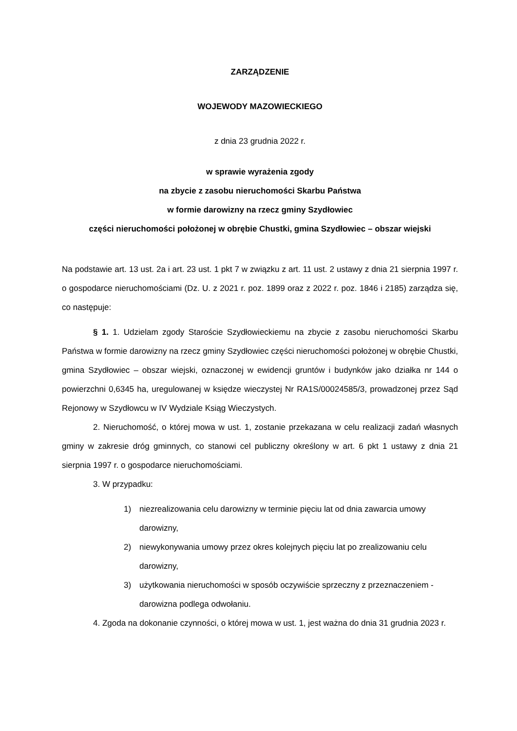ZARZĄDZENIE
WOJEWODY MAZOWIECKIEGO
z dnia 23 grudnia 2022 r.
w sprawie wyrażenia zgody
na zbycie z zasobu nieruchomości Skarbu Państwa
w formie darowizny na rzecz gminy Szydłowiec
części nieruchomości położonej w obrębie Chustki, gmina Szydłowiec – obszar wiejski
Na podstawie art. 13 ust. 2a i art. 23 ust. 1 pkt 7 w związku z art. 11 ust. 2 ustawy z dnia 21 sierpnia 1997 r. o gospodarce nieruchomościami (Dz. U. z 2021 r. poz. 1899 oraz z 2022 r. poz. 1846 i 2185) zarządza się, co następuje:
§ 1. 1. Udzielam zgody Staroście Szydłowieckiemu na zbycie z zasobu nieruchomości Skarbu Państwa w formie darowizny na rzecz gminy Szydłowiec części nieruchomości położonej w obrębie Chustki, gmina Szydłowiec – obszar wiejski, oznaczonej w ewidencji gruntów i budynków jako działka nr 144 o powierzchni 0,6345 ha, uregulowanej w księdze wieczystej Nr RA1S/00024585/3, prowadzonej przez Sąd Rejonowy w Szydłowcu w IV Wydziale Ksiąg Wieczystych.
2. Nieruchomość, o której mowa w ust. 1, zostanie przekazana w celu realizacji zadań własnych gminy w zakresie dróg gminnych, co stanowi cel publiczny określony w art. 6 pkt 1 ustawy z dnia 21 sierpnia 1997 r. o gospodarce nieruchomościami.
3. W przypadku:
1) niezrealizowania celu darowizny w terminie pięciu lat od dnia zawarcia umowy darowizny,
2) niewykonywania umowy przez okres kolejnych pięciu lat po zrealizowaniu celu darowizny,
3) użytkowania nieruchomości w sposób oczywiście sprzeczny z przeznaczeniem - darowizna podlega odwołaniu.
4. Zgoda na dokonanie czynności, o której mowa w ust. 1, jest ważna do dnia 31 grudnia 2023 r.